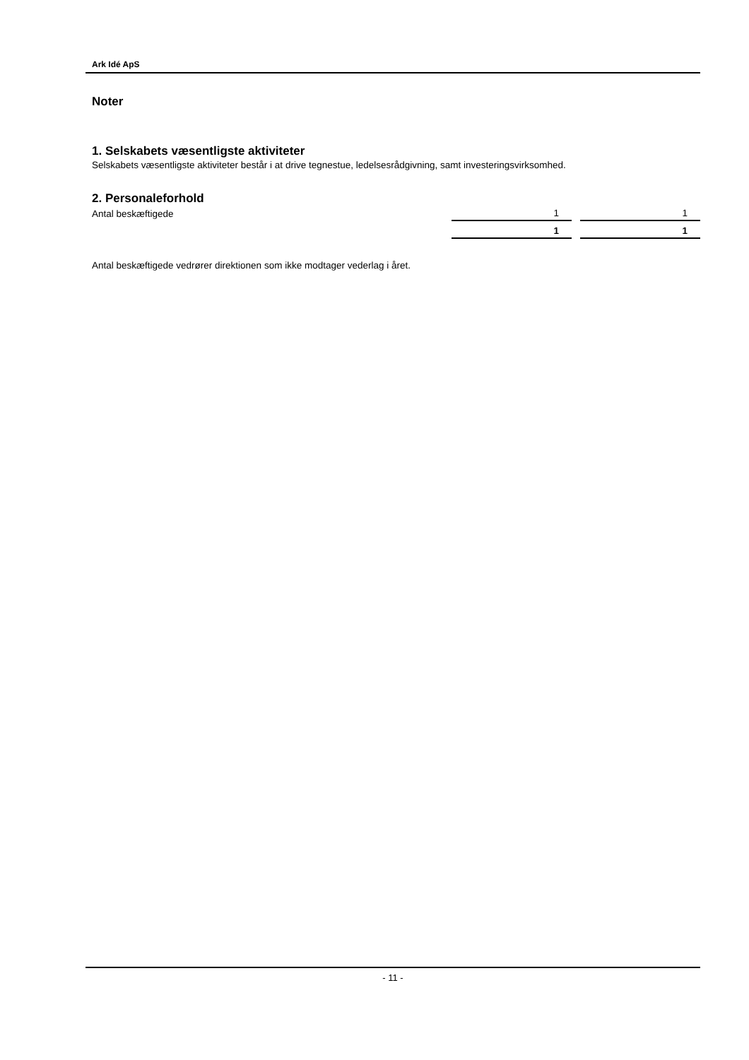Ark Idé ApS
Noter
1. Selskabets væsentligste aktiviteter
Selskabets væsentligste aktiviteter består i at drive tegnestue, ledelsesrådgivning, samt investeringsvirksomhed.
2. Personaleforhold
| Antal beskæftigede | 1 | | 1 |
| | 1 | | 1 |
Antal beskæftigede vedrører direktionen som ikke modtager vederlag i året.
- 11 -